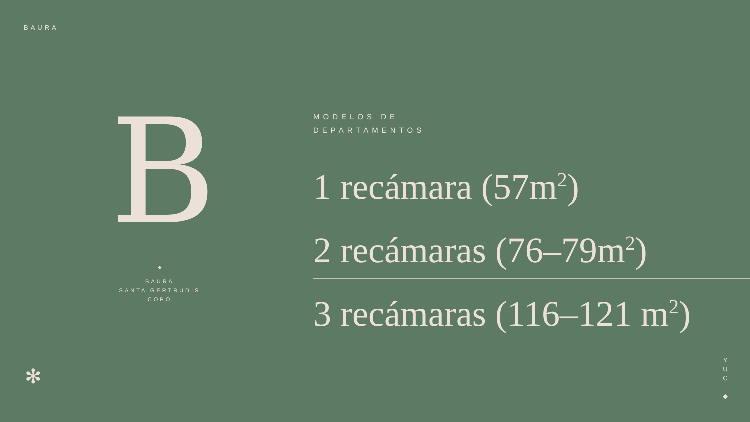BAURA
B
◆
BAURA
SANTA GERTRUDIS
COPÓ
MODELOS DE
DEPARTAMENTOS
1 recámara (57m<sup>2</sup>)
2 recámaras (76–79m<sup>2</sup>)
3 recámaras (116–121 m<sup>2</sup>)
✻
Y
U
C
◆